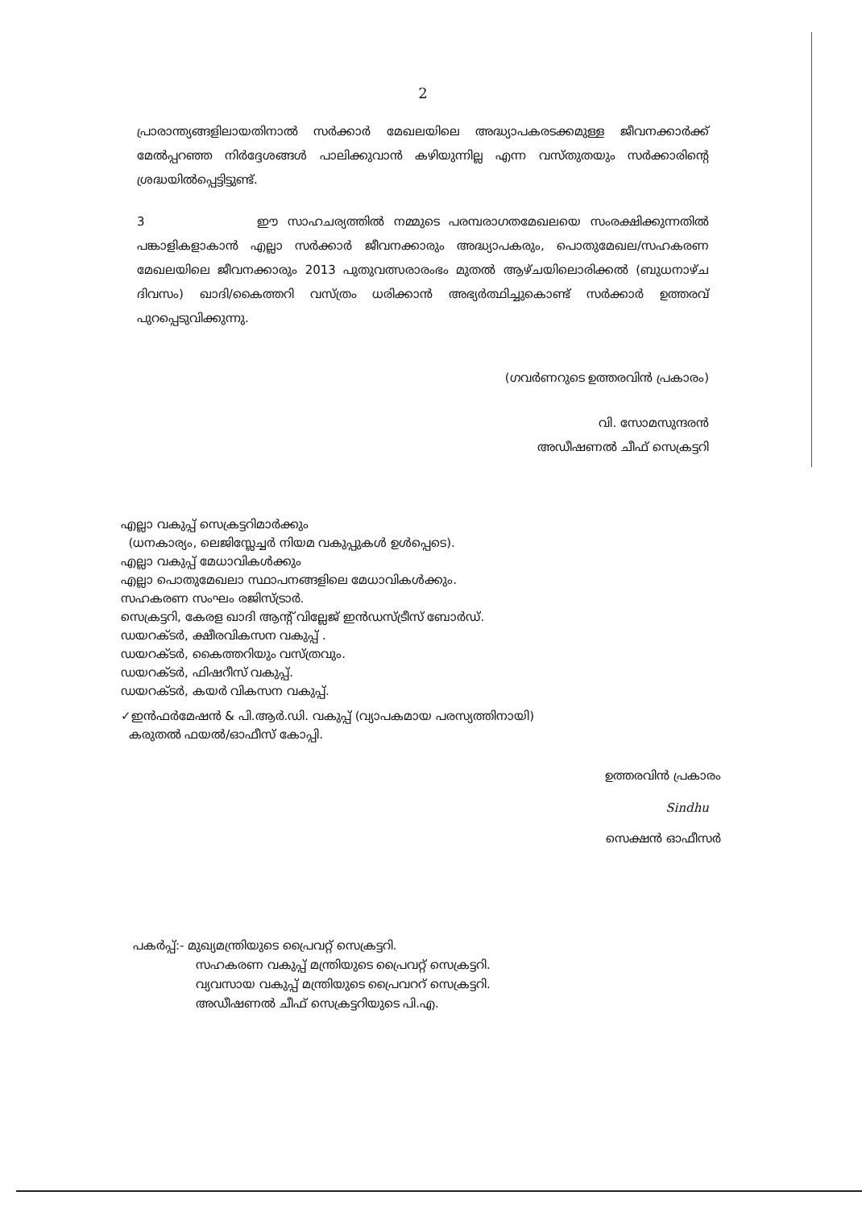2
പ്രാരാന്ത്യങ്ങളിലായതിനാൽ സർക്കാർ മേഖലയിലെ അദ്ധ്യാപകരടക്കമുള്ള ജീവനക്കാർക്ക് മേൽപ്പറഞ്ഞ നിർദ്ദേശങ്ങൾ പാലിക്കുവാൻ കഴിയുന്നില്ല എന്ന വസ്തുതയും സർക്കാരിന്റെ ശ്രദ്ധയിൽപ്പെട്ടിട്ടുണ്ട്.
3 ഈ സാഹചര്യത്തിൽ നമ്മുടെ പരമ്പരാഗതമേഖലയെ സംരക്ഷിക്കുന്നതിൽ പങ്കാളികളാകാൻ എല്ലാ സർക്കാർ ജീവനക്കാരും അദ്ധ്യാപകരും, പൊതുമേഖല/സഹകരണ മേഖലയിലെ ജീവനക്കാരും 2013 പുതുവത്സരാരംഭം മുതൽ ആഴ്ചയിലൊരിക്കൽ (ബുധനാഴ്ച ദിവസം) ഖാദി/കൈത്തറി വസ്ത്രം ധരിക്കാൻ അഭ്യർത്ഥിച്ചുകൊണ്ട് സർക്കാർ ഉത്തരവ് പുറപ്പെടുവിക്കുന്നു.
(ഗവർണറുടെ ഉത്തരവിൻ പ്രകാരം)
വി. സോമസുന്ദരൻ
അഡീഷണൽ ചീഫ് സെക്രട്ടറി
എല്ലാ വകുപ്പ് സെക്രട്ടറിമാർക്കും
(ധനകാര്യം, ലെജിസ്ലേച്ചർ നിയമ വകുപ്പുകൾ ഉൾപ്പെടെ).
എല്ലാ വകുപ്പ് മേധാവികൾക്കും
എല്ലാ പൊതുമേഖലാ സ്ഥാപനങ്ങളിലെ മേധാവികൾക്കും.
സഹകരണ സംഘം രജിസ്ട്രാർ.
സെക്രട്ടറി, കേരള ഖാദി ആന്റ് വില്ലേജ് ഇൻഡസ്ട്രീസ് ബോർഡ്.
ഡയറക്ടർ, ക്ഷീരവികസന വകുപ്പ് .
ഡയറക്ടർ, കൈത്തറിയും വസ്ത്രവും.
ഡയറക്ടർ, ഫിഷറീസ് വകുപ്പ്.
ഡയറക്ടർ, കയർ വികസന വകുപ്പ്.
✓ഇൻഫർമേഷൻ & പി.ആർ.ഡി. വകുപ്പ് (വ്യാപകമായ പരസ്യത്തിനായി)
കരുതൽ ഫയൽ/ഓഫീസ് കോപ്പി.
ഉത്തരവിൻ പ്രകാരം
Sindhu
സെക്ഷൻ ഓഫീസർ
പകർപ്പ്:- മുഖ്യമന്ത്രിയുടെ പ്രൈവറ്റ് സെക്രട്ടറി.
സഹകരണ വകുപ്പ് മന്ത്രിയുടെ പ്രൈവറ്റ് സെക്രട്ടറി.
വ്യവസായ വകുപ്പ് മന്ത്രിയുടെ പ്രൈവററ് സെക്രട്ടറി.
അഡീഷണൽ ചീഫ് സെക്രട്ടറിയുടെ പി.എ.